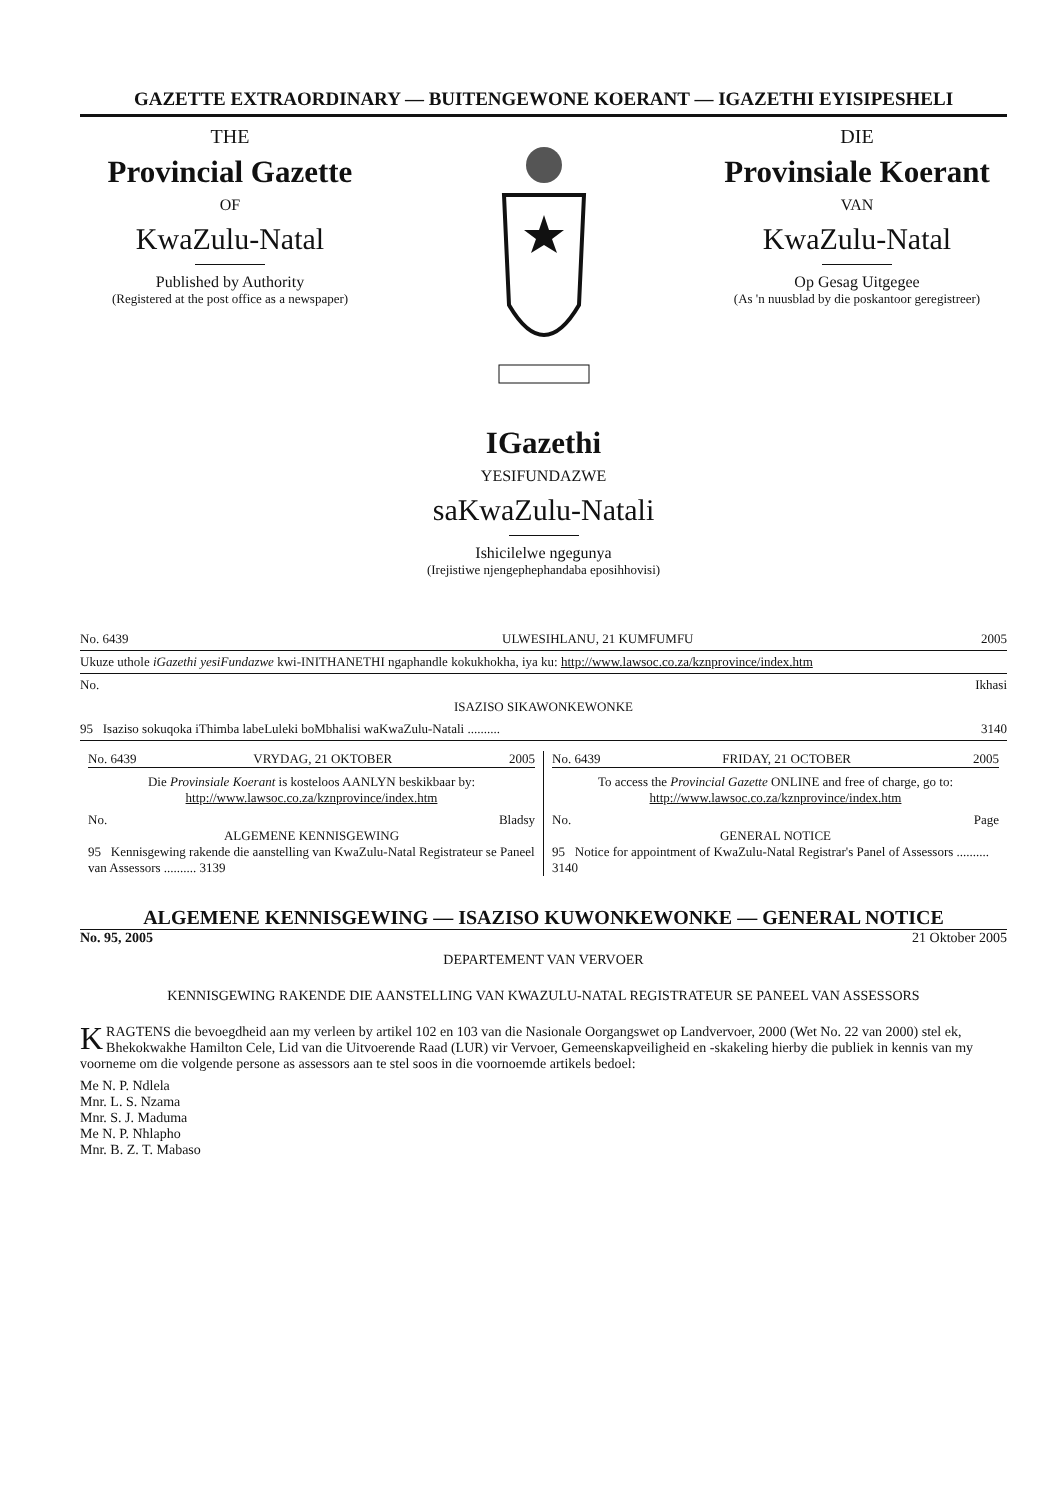GAZETTE EXTRAORDINARY — BUITENGEWONE KOERANT — IGAZETHI EYISIPESHELI
THE
Provincial Gazette
OF
KwaZulu-Natal
Published by Authority
(Registered at the post office as a newspaper)
DIE
Provinsiale Koerant
VAN
KwaZulu-Natal
Op Gesag Uitgegee
(As 'n nuusblad by die poskantoor geregistreer)
IGazethi
YESIFUNDAZWE
saKwaZulu-Natali
Ishicilelwe ngegunya
(Irejistiwe njengephephandaba eposihhovisi)
| No. 6439 | ULWESIHLANU, 21 KUMFUMFU | 2005 |
| Ukuze uthole iGazethi yesiFundazwe kwi-INITHANETHI ngaphandle kokukhokha, iya ku: http://www.lawsoc.co.za/kznprovince/index.htm | | |
| No. | | Ikhasi |
| ISAZISO SIKAWONKEWONKE | | |
| 95 Isaziso sokuqoka iThimba labeLuleki boMbhalisi waKwaZulu-Natali .......... | | 3140 |
No. 6439 VRYDAG, 21 OKTOBER 2005
Die Provinsiale Koerant is kosteloos AANLYN beskikbaar by: http://www.lawsoc.co.za/kznprovince/index.htm
No. Bladsy
ALGEMENE KENNISGEWING
95 Kennisgewing rakende die aanstelling van KwaZulu-Natal Registrateur se Paneel van Assessors .......... 3139
No. 6439 FRIDAY, 21 OCTOBER 2005
To access the Provincial Gazette ONLINE and free of charge, go to: http://www.lawsoc.co.za/kznprovince/index.htm
No. Page
GENERAL NOTICE
95 Notice for appointment of KwaZulu-Natal Registrar's Panel of Assessors .......... 3140
ALGEMENE KENNISGEWING — ISAZISO KUWONKEWONKE — GENERAL NOTICE
No. 95, 2005 21 Oktober 2005
DEPARTEMENT VAN VERVOER
KENNISGEWING RAKENDE DIE AANSTELLING VAN KWAZULU-NATAL REGISTRATEUR SE PANEEL VAN ASSESSORS
KRAGTENS die bevoegdheid aan my verleen by artikel 102 en 103 van die Nasionale Oorgangswet op Landvervoer, 2000 (Wet No. 22 van 2000) stel ek, Bhekokwakhe Hamilton Cele, Lid van die Uitvoerende Raad (LUR) vir Vervoer, Gemeenskapveiligheid en -skakeling hierby die publiek in kennis van my voorneme om die volgende persone as assessors aan te stel soos in die voornoemde artikels bedoel:
Me N. P. Ndlela
Mnr. L. S. Nzama
Mnr. S. J. Maduma
Me N. P. Nhlapho
Mnr. B. Z. T. Mabaso